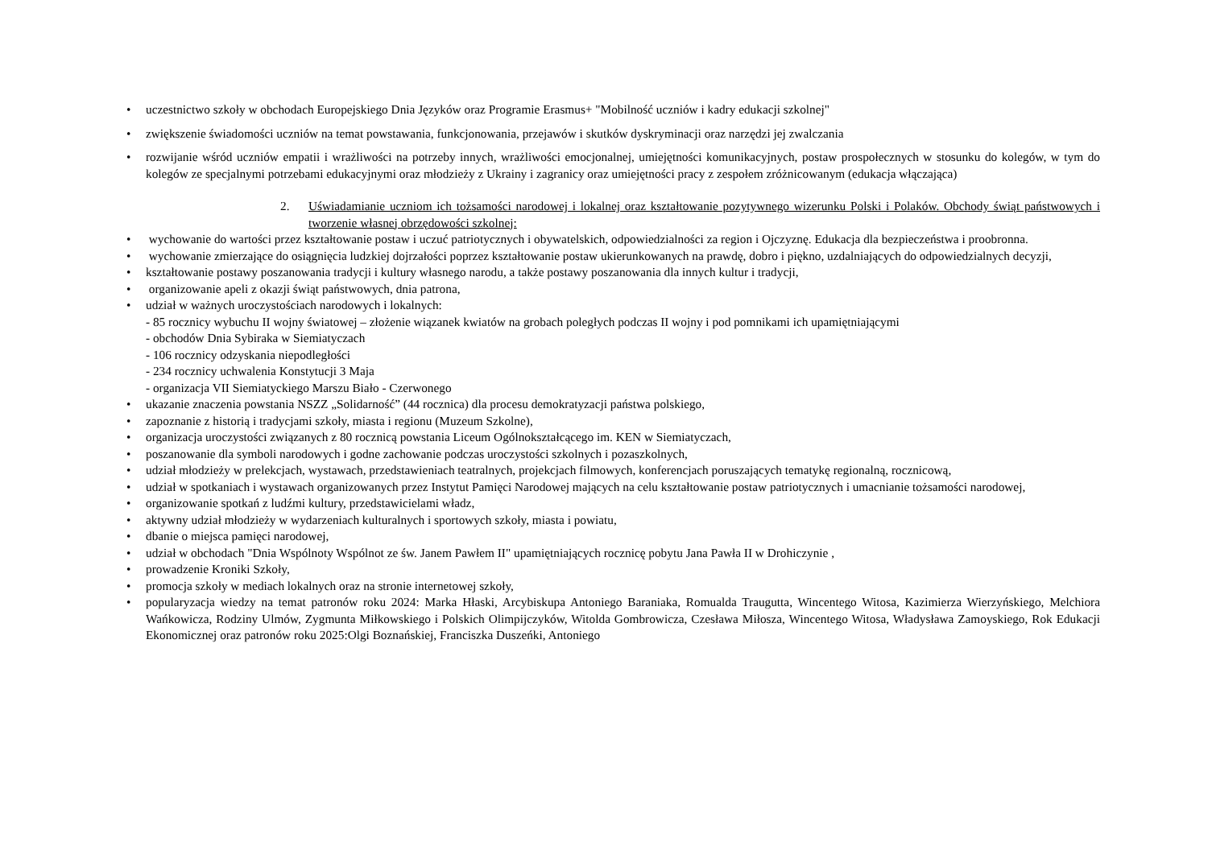• uczestnictwo szkoły w obchodach Europejskiego Dnia Języków oraz Programie Erasmus+ "Mobilność uczniów i kadry edukacji szkolnej"
• zwiększenie świadomości uczniów na temat powstawania, funkcjonowania, przejawów i skutków dyskryminacji oraz narzędzi jej zwalczania
• rozwijanie wśród uczniów empatii i wrażliwości na potrzeby innych, wrażliwości emocjonalnej, umiejętności komunikacyjnych, postaw prospołecznych w stosunku do kolegów, w tym do kolegów ze specjalnymi potrzebami edukacyjnymi oraz młodzieży z Ukrainy i zagranicy oraz umiejętności pracy z zespołem zróżnicowanym (edukacja włączająca)
2. Uświadamianie uczniom ich tożsamości narodowej i lokalnej oraz kształtowanie pozytywnego wizerunku Polski i Polaków. Obchody świąt państwowych i tworzenie własnej obrzędowości szkolnej:
• wychowanie do wartości przez kształtowanie postaw i uczuć patriotycznych i obywatelskich, odpowiedzialności za region i Ojczyznę. Edukacja dla bezpieczeństwa i proobronna.
• wychowanie zmierzające do osiągnięcia ludzkiej dojrzałości poprzez kształtowanie postaw ukierunkowanych na prawdę, dobro i piękno, uzdalniających do odpowiedzialnych decyzji,
• kształtowanie postawy poszanowania tradycji i kultury własnego narodu, a także postawy poszanowania dla innych kultur i tradycji,
• organizowanie apeli z okazji świąt państwowych, dnia patrona,
• udział w ważnych uroczystościach narodowych i lokalnych:
- 85 rocznicy wybuchu II wojny światowej – złożenie wiązanek kwiatów na grobach poległych podczas II wojny i pod pomnikami ich upamiętniającymi
- obchodów Dnia Sybiraka w Siemiatyczach
- 106 rocznicy odzyskania niepodległości
- 234 rocznicy uchwalenia Konstytucji 3 Maja
- organizacja VII Siemiatyckiego Marszu Biało - Czerwonego
• ukazanie znaczenia powstania NSZZ „Solidarność” (44 rocznica) dla procesu demokratyzacji państwa polskiego,
• zapoznanie z historią i tradycjami szkoły, miasta i regionu (Muzeum Szkolne),
• organizacja uroczystości związanych z 80 rocznicą powstania Liceum Ogólnokształcącego im. KEN w Siemiatyczach,
• poszanowanie dla symboli narodowych i godne zachowanie podczas uroczystości szkolnych i pozaszkolnych,
• udział młodzieży w prelekcjach, wystawach, przedstawieniach teatralnych, projekcjach filmowych, konferencjach poruszających tematykę regionalną, rocznicową,
• udział w spotkaniach i wystawach organizowanych przez Instytut Pamięci Narodowej mających na celu kształtowanie postaw patriotycznych i umacnianie tożsamości narodowej,
• organizowanie spotkań z ludźmi kultury, przedstawicielami władz,
• aktywny udział młodzieży w wydarzeniach kulturalnych i sportowych szkoły, miasta i powiatu,
• dbanie o miejsca pamięci narodowej,
• udział w obchodach "Dnia Wspólnoty Wspólnot ze św. Janem Pawłem II" upamiętniających rocznicę pobytu Jana Pawła II w Drohiczynie ,
• prowadzenie Kroniki Szkoły,
• promocja szkoły w mediach lokalnych oraz na stronie internetowej szkoły,
• popularyzacja wiedzy na temat patronów roku 2024: Marka Hłaski, Arcybiskupa Antoniego Baraniaka, Romualda Traugutta, Wincentego Witosa, Kazimierza Wierzyńskiego, Melchiora Wańkowicza, Rodziny Ulmów, Zygmunta Miłkowskiego i Polskich Olimpijczyków, Witolda Gombrowicza, Czesława Miłosza, Wincentego Witosa, Władysława Zamoyskiego, Rok Edukacji Ekonomicznej oraz patronów roku 2025:Olgi Boznańskiej, Franciszka Duszeńki, Antoniego